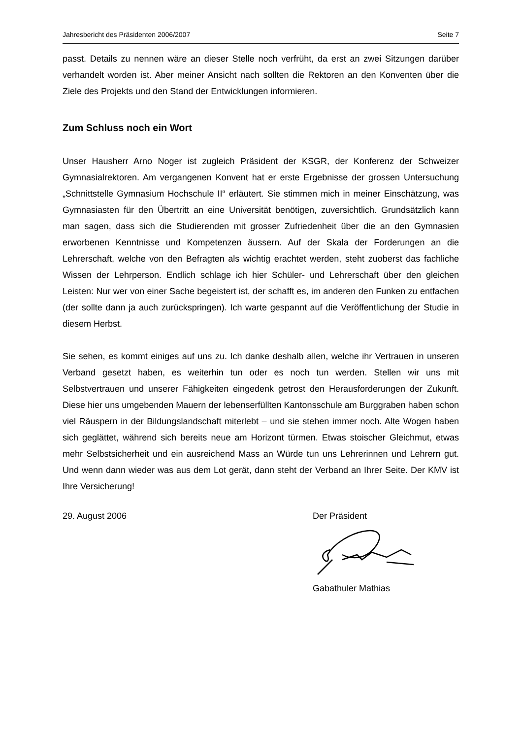Jahresbericht des Präsidenten 2006/2007 Seite 7
passt. Details zu nennen wäre an dieser Stelle noch verfrüht, da erst an zwei Sitzungen darüber verhandelt worden ist. Aber meiner Ansicht nach sollten die Rektoren an den Konventen über die Ziele des Projekts und den Stand der Entwicklungen informieren.
Zum Schluss noch ein Wort
Unser Hausherr Arno Noger ist zugleich Präsident der KSGR, der Konferenz der Schweizer Gymnasialrektoren. Am vergangenen Konvent hat er erste Ergebnisse der grossen Untersuchung „Schnittstelle Gymnasium Hochschule II“ erläutert. Sie stimmen mich in meiner Einschätzung, was Gymnasiasten für den Übertritt an eine Universität benötigen, zuversichtlich. Grundsätzlich kann man sagen, dass sich die Studierenden mit grosser Zufriedenheit über die an den Gymnasien erworbenen Kenntnisse und Kompetenzen äussern. Auf der Skala der Forderungen an die Lehrerschaft, welche von den Befragten als wichtig erachtet werden, steht zuoberst das fachliche Wissen der Lehrperson. Endlich schlage ich hier Schüler- und Lehrerschaft über den gleichen Leisten: Nur wer von einer Sache begeistert ist, der schafft es, im anderen den Funken zu entfachen (der sollte dann ja auch zurückspringen). Ich warte gespannt auf die Veröffentlichung der Studie in diesem Herbst.
Sie sehen, es kommt einiges auf uns zu. Ich danke deshalb allen, welche ihr Vertrauen in unseren Verband gesetzt haben, es weiterhin tun oder es noch tun werden. Stellen wir uns mit Selbstvertrauen und unserer Fähigkeiten eingedenk getrost den Herausforderungen der Zukunft. Diese hier uns umgebenden Mauern der lebenserfüllten Kantonsschule am Burggraben haben schon viel Räuspern in der Bildungslandschaft miterlebt – und sie stehen immer noch. Alte Wogen haben sich geglättet, während sich bereits neue am Horizont türmen. Etwas stoischer Gleichmut, etwas mehr Selbstsicherheit und ein ausreichend Mass an Würde tun uns Lehrerinnen und Lehrern gut. Und wenn dann wieder was aus dem Lot gerät, dann steht der Verband an Ihrer Seite. Der KMV ist Ihre Versicherung!
29. August 2006 Der Präsident Gabathuler Mathias